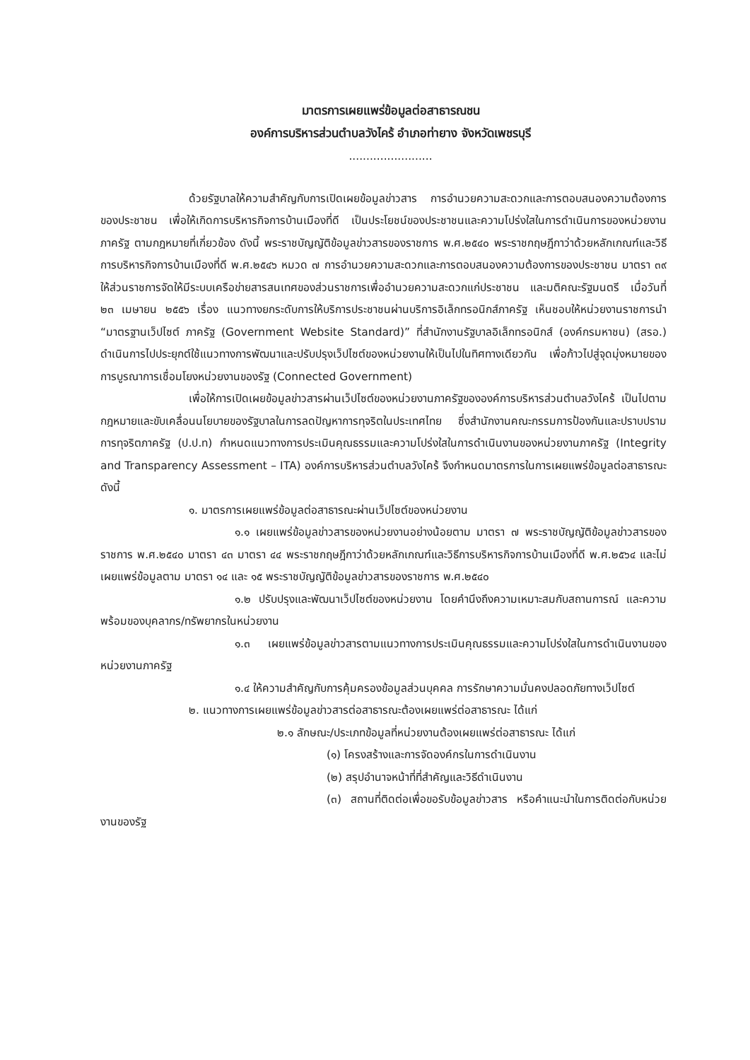มาตรการเผยแพร่ข้อมูลต่อสาธารณชน
องค์การบริหารส่วนตำบลวังไคร้ อำเภอท่ายาง จังหวัดเพชรบุรี
........................
ด้วยรัฐบาลให้ความสำคัญกับการเปิดเผยข้อมูลข่าวสาร การอำนวยความสะดวกและการตอบสนองความต้องการของประชาชน เพื่อให้เกิดการบริหารกิจการบ้านเมืองที่ดี เป็นประโยชน์ของประชาชนและความโปร่งใสในการดำเนินการของหน่วยงานภาครัฐ ตามกฎหมายที่เกี่ยวข้อง ดังนี้ พระราชบัญญัติข้อมูลข่าวสารของราชการ พ.ศ.๒๕๔๐ พระราชกฤษฎีกาว่าด้วยหลักเกณฑ์และวิธีการบริหารกิจการบ้านเมืองที่ดี พ.ศ.๒๕๔๖ หมวด ๗ การอำนวยความสะดวกและการตอบสนองความต้องการของประชาชน มาตรา ๓๙ ให้ส่วนราชการจัดให้มีระบบเครือข่ายสารสนเทศของส่วนราชการเพื่ออำนวยความสะดวกแก่ประชาชน และมติคณะรัฐมนตรี เมื่อวันที่ ๒๓ เมษายน ๒๕๕๖ เรื่อง แนวทางยกระดับการให้บริการประชาชนผ่านบริการอิเล็กทรอนิกส์ภาครัฐ เห็นชอบให้หน่วยงานราชการนำ “มาตรฐานเว็ปไซต์ ภาครัฐ (Government Website Standard)” ที่สำนักงานรัฐบาลอิเล็กทรอนิกส์ (องค์กรมหาชน) (สรอ.) ดำเนินการไปประยุกต์ใช้แนวทางการพัฒนาและปรับปรุงเว็ปไซต์ของหน่วยงานให้เป็นไปในทิศทางเดียวกัน เพื่อก้าวไปสู่จุดมุ่งหมายของการบูรณาการเชื่อมโยงหน่วยงานของรัฐ (Connected Government)
เพื่อให้การเปิดเผยข้อมูลข่าวสารผ่านเว็ปไซต์ของหน่วยงานภาครัฐขององค์การบริหารส่วนตำบลวังไคร้ เป็นไปตามกฎหมายและขับเคลื่อนนโยบายของรัฐบาลในการลดปัญหาการทุจริตในประเทศไทย ซึ่งสำนักงานคณะกรรมการป้องกันและปราบปรามการทุจริตภาครัฐ (ป.ป.ท) กำหนดแนวทางการประเมินคุณธรรมและความโปร่งใสในการดำเนินงานของหน่วยงานภาครัฐ (Integrity and Transparency Assessment – ITA) องค์การบริหารส่วนตำบลวังไคร้ จึงกำหนดมาตรการในการเผยแพร่ข้อมูลต่อสาธารณะ ดังนี้
๑. มาตรการเผยแพร่ข้อมูลต่อสาธารณะผ่านเว็ปไซต์ของหน่วยงาน
๑.๑ เผยแพร่ข้อมูลข่าวสารของหน่วยงานอย่างน้อยตาม มาตรา ๗ พระราชบัญญัติข้อมูลข่าวสารของราชการ พ.ศ.๒๕๔๐ มาตรา ๔๓ มาตรา ๔๔ พระราชกฤษฎีกาว่าด้วยหลักเกณฑ์และวิธีการบริหารกิจการบ้านเมืองที่ดี พ.ศ.๒๕๖๔ และไม่เผยแพร่ข้อมูลตาม มาตรา ๑๔ และ ๑๕ พระราชบัญญัติข้อมูลข่าวสารของราชการ พ.ศ.๒๕๔๐
๑.๒ ปรับปรุงและพัฒนาเว็ปไซต์ของหน่วยงาน โดยคำนึงถึงความเหมาะสมกับสถานการณ์ และความพร้อมของบุคลากร/ทรัพยากรในหน่วยงาน
๑.๓ เผยแพร่ข้อมูลข่าวสารตามแนวทางการประเมินคุณธรรมและความโปร่งใสในการดำเนินงานของหน่วยงานภาครัฐ
๑.๔ ให้ความสำคัญกับการคุ้มครองข้อมูลส่วนบุคคล การรักษาความมั่นคงปลอดภัยทางเว็ปไซต์
๒. แนวทางการเผยแพร่ข้อมูลข่าวสารต่อสาธารณะต้องเผยแพร่ต่อสาธารณะ ได้แก่
๒.๑ ลักษณะ/ประเภทข้อมูลที่หน่วยงานต้องเผยแพร่ต่อสาธารณะ ได้แก่
(๑) โครงสร้างและการจัดองค์กรในการดำเนินงาน
(๒) สรุปอำนาจหน้าที่ที่สำคัญและวิธีดำเนินงาน
(๓) สถานที่ติดต่อเพื่อขอรับข้อมูลข่าวสาร หรือคำแนะนำในการติดต่อกับหน่วยงานของรัฐ